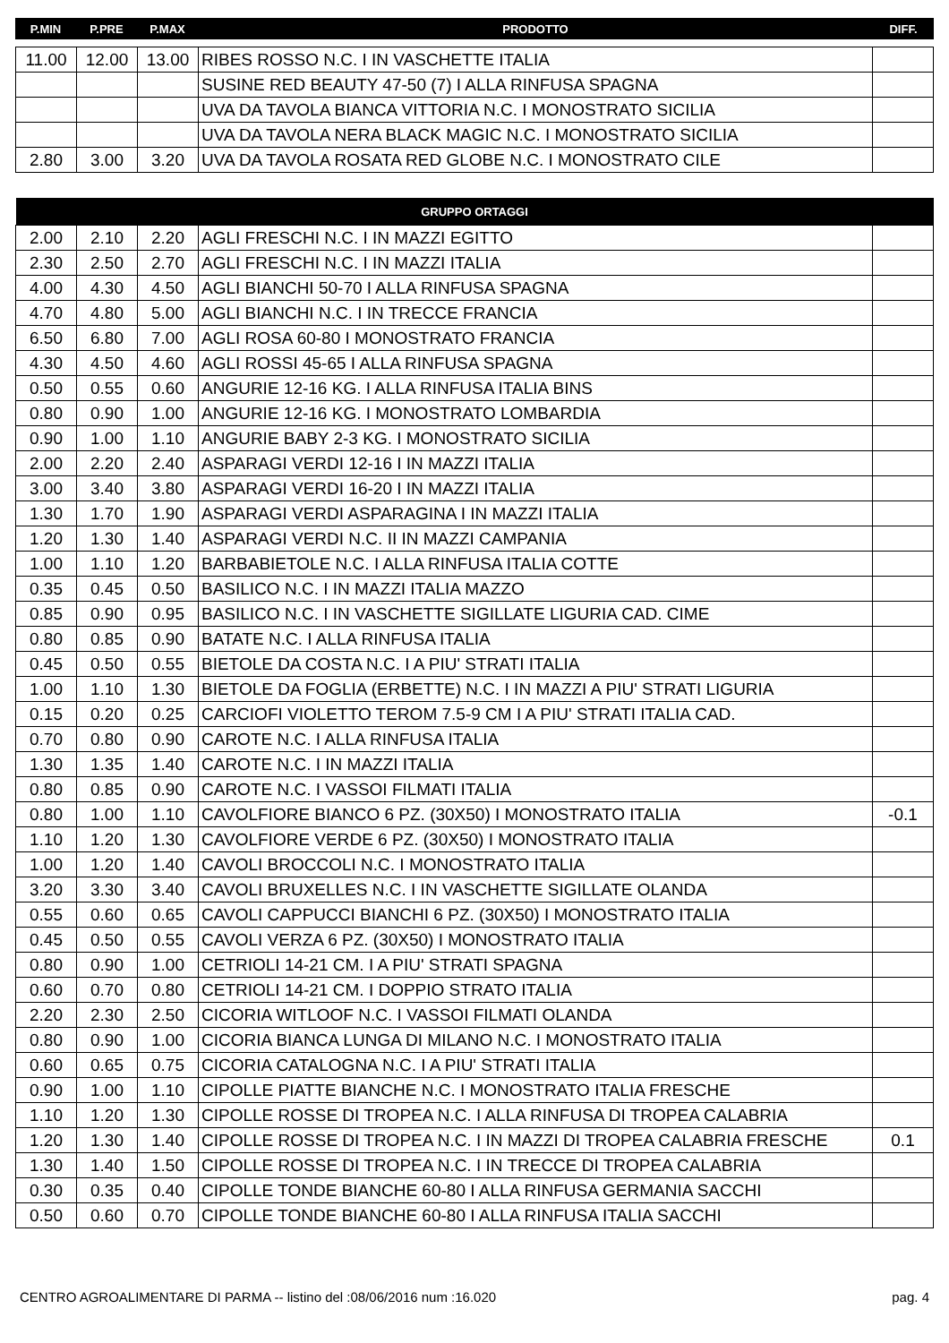| P.MIN | P.PRE | P.MAX | PRODOTTO | DIFF. |
| --- | --- | --- | --- | --- |
| 11.00 | 12.00 | 13.00 | RIBES ROSSO N.C. I IN VASCHETTE ITALIA | |
| | | | SUSINE RED BEAUTY 47-50 (7) I ALLA RINFUSA SPAGNA | |
| | | | UVA DA TAVOLA BIANCA VITTORIA N.C. I MONOSTRATO SICILIA | |
| | | | UVA DA TAVOLA NERA BLACK MAGIC N.C. I MONOSTRATO SICILIA | |
| 2.80 | 3.00 | 3.20 | UVA DA TAVOLA ROSATA RED GLOBE N.C. I MONOSTRATO CILE | |
| GRUPPO ORTAGGI | | | | |
| --- | --- | --- | --- | --- |
| 2.00 | 2.10 | 2.20 | AGLI FRESCHI N.C. I IN MAZZI EGITTO | |
| 2.30 | 2.50 | 2.70 | AGLI FRESCHI N.C. I IN MAZZI ITALIA | |
| 4.00 | 4.30 | 4.50 | AGLI BIANCHI 50-70 I ALLA RINFUSA SPAGNA | |
| 4.70 | 4.80 | 5.00 | AGLI BIANCHI N.C. I IN TRECCE FRANCIA | |
| 6.50 | 6.80 | 7.00 | AGLI ROSA 60-80 I MONOSTRATO FRANCIA | |
| 4.30 | 4.50 | 4.60 | AGLI ROSSI 45-65 I ALLA RINFUSA SPAGNA | |
| 0.50 | 0.55 | 0.60 | ANGURIE 12-16 KG. I ALLA RINFUSA ITALIA BINS | |
| 0.80 | 0.90 | 1.00 | ANGURIE 12-16 KG. I MONOSTRATO LOMBARDIA | |
| 0.90 | 1.00 | 1.10 | ANGURIE BABY 2-3 KG. I MONOSTRATO SICILIA | |
| 2.00 | 2.20 | 2.40 | ASPARAGI VERDI 12-16 I IN MAZZI ITALIA | |
| 3.00 | 3.40 | 3.80 | ASPARAGI VERDI 16-20 I IN MAZZI ITALIA | |
| 1.30 | 1.70 | 1.90 | ASPARAGI VERDI ASPARAGINA I IN MAZZI ITALIA | |
| 1.20 | 1.30 | 1.40 | ASPARAGI VERDI N.C. II IN MAZZI CAMPANIA | |
| 1.00 | 1.10 | 1.20 | BARBABIETOLE N.C. I ALLA RINFUSA ITALIA COTTE | |
| 0.35 | 0.45 | 0.50 | BASILICO N.C. I IN MAZZI ITALIA MAZZO | |
| 0.85 | 0.90 | 0.95 | BASILICO N.C. I IN VASCHETTE SIGILLATE LIGURIA CAD. CIME | |
| 0.80 | 0.85 | 0.90 | BATATE N.C. I ALLA RINFUSA ITALIA | |
| 0.45 | 0.50 | 0.55 | BIETOLE DA COSTA N.C. I A PIU' STRATI ITALIA | |
| 1.00 | 1.10 | 1.30 | BIETOLE DA FOGLIA (ERBETTE) N.C. I IN MAZZI A PIU' STRATI LIGURIA | |
| 0.15 | 0.20 | 0.25 | CARCIOFI VIOLETTO TEROM 7.5-9 CM I A PIU' STRATI ITALIA CAD. | |
| 0.70 | 0.80 | 0.90 | CAROTE N.C. I ALLA RINFUSA ITALIA | |
| 1.30 | 1.35 | 1.40 | CAROTE N.C. I IN MAZZI ITALIA | |
| 0.80 | 0.85 | 0.90 | CAROTE N.C. I VASSOI FILMATI ITALIA | |
| 0.80 | 1.00 | 1.10 | CAVOLFIORE BIANCO 6 PZ. (30X50) I MONOSTRATO ITALIA | -0.1 |
| 1.10 | 1.20 | 1.30 | CAVOLFIORE VERDE 6 PZ. (30X50) I MONOSTRATO ITALIA | |
| 1.00 | 1.20 | 1.40 | CAVOLI BROCCOLI N.C. I MONOSTRATO ITALIA | |
| 3.20 | 3.30 | 3.40 | CAVOLI BRUXELLES N.C. I IN VASCHETTE SIGILLATE OLANDA | |
| 0.55 | 0.60 | 0.65 | CAVOLI CAPPUCCI BIANCHI 6 PZ. (30X50) I MONOSTRATO ITALIA | |
| 0.45 | 0.50 | 0.55 | CAVOLI VERZA 6 PZ. (30X50) I MONOSTRATO ITALIA | |
| 0.80 | 0.90 | 1.00 | CETRIOLI 14-21 CM. I A PIU' STRATI SPAGNA | |
| 0.60 | 0.70 | 0.80 | CETRIOLI 14-21 CM. I DOPPIO STRATO ITALIA | |
| 2.20 | 2.30 | 2.50 | CICORIA WITLOOF N.C. I VASSOI FILMATI OLANDA | |
| 0.80 | 0.90 | 1.00 | CICORIA BIANCA LUNGA DI MILANO N.C. I MONOSTRATO ITALIA | |
| 0.60 | 0.65 | 0.75 | CICORIA CATALOGNA N.C. I A PIU' STRATI ITALIA | |
| 0.90 | 1.00 | 1.10 | CIPOLLE PIATTE BIANCHE N.C. I MONOSTRATO ITALIA FRESCHE | |
| 1.10 | 1.20 | 1.30 | CIPOLLE ROSSE DI TROPEA N.C. I ALLA RINFUSA DI TROPEA CALABRIA | |
| 1.20 | 1.30 | 1.40 | CIPOLLE ROSSE DI TROPEA N.C. I IN MAZZI DI TROPEA CALABRIA FRESCHE | 0.1 |
| 1.30 | 1.40 | 1.50 | CIPOLLE ROSSE DI TROPEA N.C. I IN TRECCE DI TROPEA CALABRIA | |
| 0.30 | 0.35 | 0.40 | CIPOLLE TONDE BIANCHE 60-80 I ALLA RINFUSA GERMANIA SACCHI | |
| 0.50 | 0.60 | 0.70 | CIPOLLE TONDE BIANCHE 60-80 I ALLA RINFUSA ITALIA SACCHI | |
CENTRO AGROALIMENTARE DI PARMA -- listino del :08/06/2016 num :16.020 pag. 4